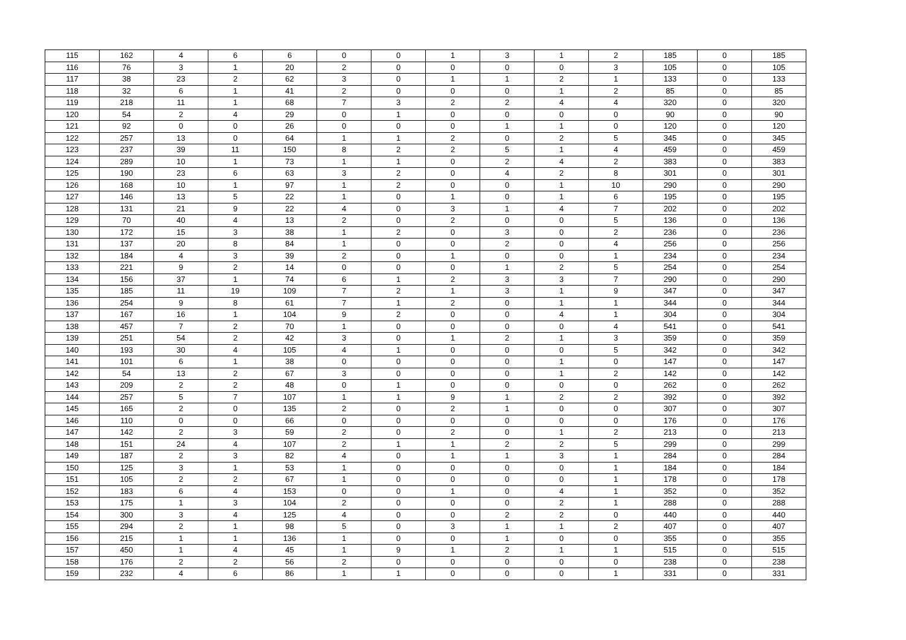| 115 | 162 | 4 | 6 | 6 | 0 | 0 | 1 | 3 | 1 | 2 | 185 | 0 | 185 |
| 116 | 76 | 3 | 1 | 20 | 2 | 0 | 0 | 0 | 0 | 3 | 105 | 0 | 105 |
| 117 | 38 | 23 | 2 | 62 | 3 | 0 | 1 | 1 | 2 | 1 | 133 | 0 | 133 |
| 118 | 32 | 6 | 1 | 41 | 2 | 0 | 0 | 0 | 1 | 2 | 85 | 0 | 85 |
| 119 | 218 | 11 | 1 | 68 | 7 | 3 | 2 | 2 | 4 | 4 | 320 | 0 | 320 |
| 120 | 54 | 2 | 4 | 29 | 0 | 1 | 0 | 0 | 0 | 0 | 90 | 0 | 90 |
| 121 | 92 | 0 | 0 | 26 | 0 | 0 | 0 | 1 | 1 | 0 | 120 | 0 | 120 |
| 122 | 257 | 13 | 0 | 64 | 1 | 1 | 2 | 0 | 2 | 5 | 345 | 0 | 345 |
| 123 | 237 | 39 | 11 | 150 | 8 | 2 | 2 | 5 | 1 | 4 | 459 | 0 | 459 |
| 124 | 289 | 10 | 1 | 73 | 1 | 1 | 0 | 2 | 4 | 2 | 383 | 0 | 383 |
| 125 | 190 | 23 | 6 | 63 | 3 | 2 | 0 | 4 | 2 | 8 | 301 | 0 | 301 |
| 126 | 168 | 10 | 1 | 97 | 1 | 2 | 0 | 0 | 1 | 10 | 290 | 0 | 290 |
| 127 | 146 | 13 | 5 | 22 | 1 | 0 | 1 | 0 | 1 | 6 | 195 | 0 | 195 |
| 128 | 131 | 21 | 9 | 22 | 4 | 0 | 3 | 1 | 4 | 7 | 202 | 0 | 202 |
| 129 | 70 | 40 | 4 | 13 | 2 | 0 | 2 | 0 | 0 | 5 | 136 | 0 | 136 |
| 130 | 172 | 15 | 3 | 38 | 1 | 2 | 0 | 3 | 0 | 2 | 236 | 0 | 236 |
| 131 | 137 | 20 | 8 | 84 | 1 | 0 | 0 | 2 | 0 | 4 | 256 | 0 | 256 |
| 132 | 184 | 4 | 3 | 39 | 2 | 0 | 1 | 0 | 0 | 1 | 234 | 0 | 234 |
| 133 | 221 | 9 | 2 | 14 | 0 | 0 | 0 | 1 | 2 | 5 | 254 | 0 | 254 |
| 134 | 156 | 37 | 1 | 74 | 6 | 1 | 2 | 3 | 3 | 7 | 290 | 0 | 290 |
| 135 | 185 | 11 | 19 | 109 | 7 | 2 | 1 | 3 | 1 | 9 | 347 | 0 | 347 |
| 136 | 254 | 9 | 8 | 61 | 7 | 1 | 2 | 0 | 1 | 1 | 344 | 0 | 344 |
| 137 | 167 | 16 | 1 | 104 | 9 | 2 | 0 | 0 | 4 | 1 | 304 | 0 | 304 |
| 138 | 457 | 7 | 2 | 70 | 1 | 0 | 0 | 0 | 0 | 4 | 541 | 0 | 541 |
| 139 | 251 | 54 | 2 | 42 | 3 | 0 | 1 | 2 | 1 | 3 | 359 | 0 | 359 |
| 140 | 193 | 30 | 4 | 105 | 4 | 1 | 0 | 0 | 0 | 5 | 342 | 0 | 342 |
| 141 | 101 | 6 | 1 | 38 | 0 | 0 | 0 | 0 | 1 | 0 | 147 | 0 | 147 |
| 142 | 54 | 13 | 2 | 67 | 3 | 0 | 0 | 0 | 1 | 2 | 142 | 0 | 142 |
| 143 | 209 | 2 | 2 | 48 | 0 | 1 | 0 | 0 | 0 | 0 | 262 | 0 | 262 |
| 144 | 257 | 5 | 7 | 107 | 1 | 1 | 9 | 1 | 2 | 2 | 392 | 0 | 392 |
| 145 | 165 | 2 | 0 | 135 | 2 | 0 | 2 | 1 | 0 | 0 | 307 | 0 | 307 |
| 146 | 110 | 0 | 0 | 66 | 0 | 0 | 0 | 0 | 0 | 0 | 176 | 0 | 176 |
| 147 | 142 | 2 | 3 | 59 | 2 | 0 | 2 | 0 | 1 | 2 | 213 | 0 | 213 |
| 148 | 151 | 24 | 4 | 107 | 2 | 1 | 1 | 2 | 2 | 5 | 299 | 0 | 299 |
| 149 | 187 | 2 | 3 | 82 | 4 | 0 | 1 | 1 | 3 | 1 | 284 | 0 | 284 |
| 150 | 125 | 3 | 1 | 53 | 1 | 0 | 0 | 0 | 0 | 1 | 184 | 0 | 184 |
| 151 | 105 | 2 | 2 | 67 | 1 | 0 | 0 | 0 | 0 | 1 | 178 | 0 | 178 |
| 152 | 183 | 6 | 4 | 153 | 0 | 0 | 1 | 0 | 4 | 1 | 352 | 0 | 352 |
| 153 | 175 | 1 | 3 | 104 | 2 | 0 | 0 | 0 | 2 | 1 | 288 | 0 | 288 |
| 154 | 300 | 3 | 4 | 125 | 4 | 0 | 0 | 2 | 2 | 0 | 440 | 0 | 440 |
| 155 | 294 | 2 | 1 | 98 | 5 | 0 | 3 | 1 | 1 | 2 | 407 | 0 | 407 |
| 156 | 215 | 1 | 1 | 136 | 1 | 0 | 0 | 1 | 0 | 0 | 355 | 0 | 355 |
| 157 | 450 | 1 | 4 | 45 | 1 | 9 | 1 | 2 | 1 | 1 | 515 | 0 | 515 |
| 158 | 176 | 2 | 2 | 56 | 2 | 0 | 0 | 0 | 0 | 0 | 238 | 0 | 238 |
| 159 | 232 | 4 | 6 | 86 | 1 | 1 | 0 | 0 | 0 | 1 | 331 | 0 | 331 |